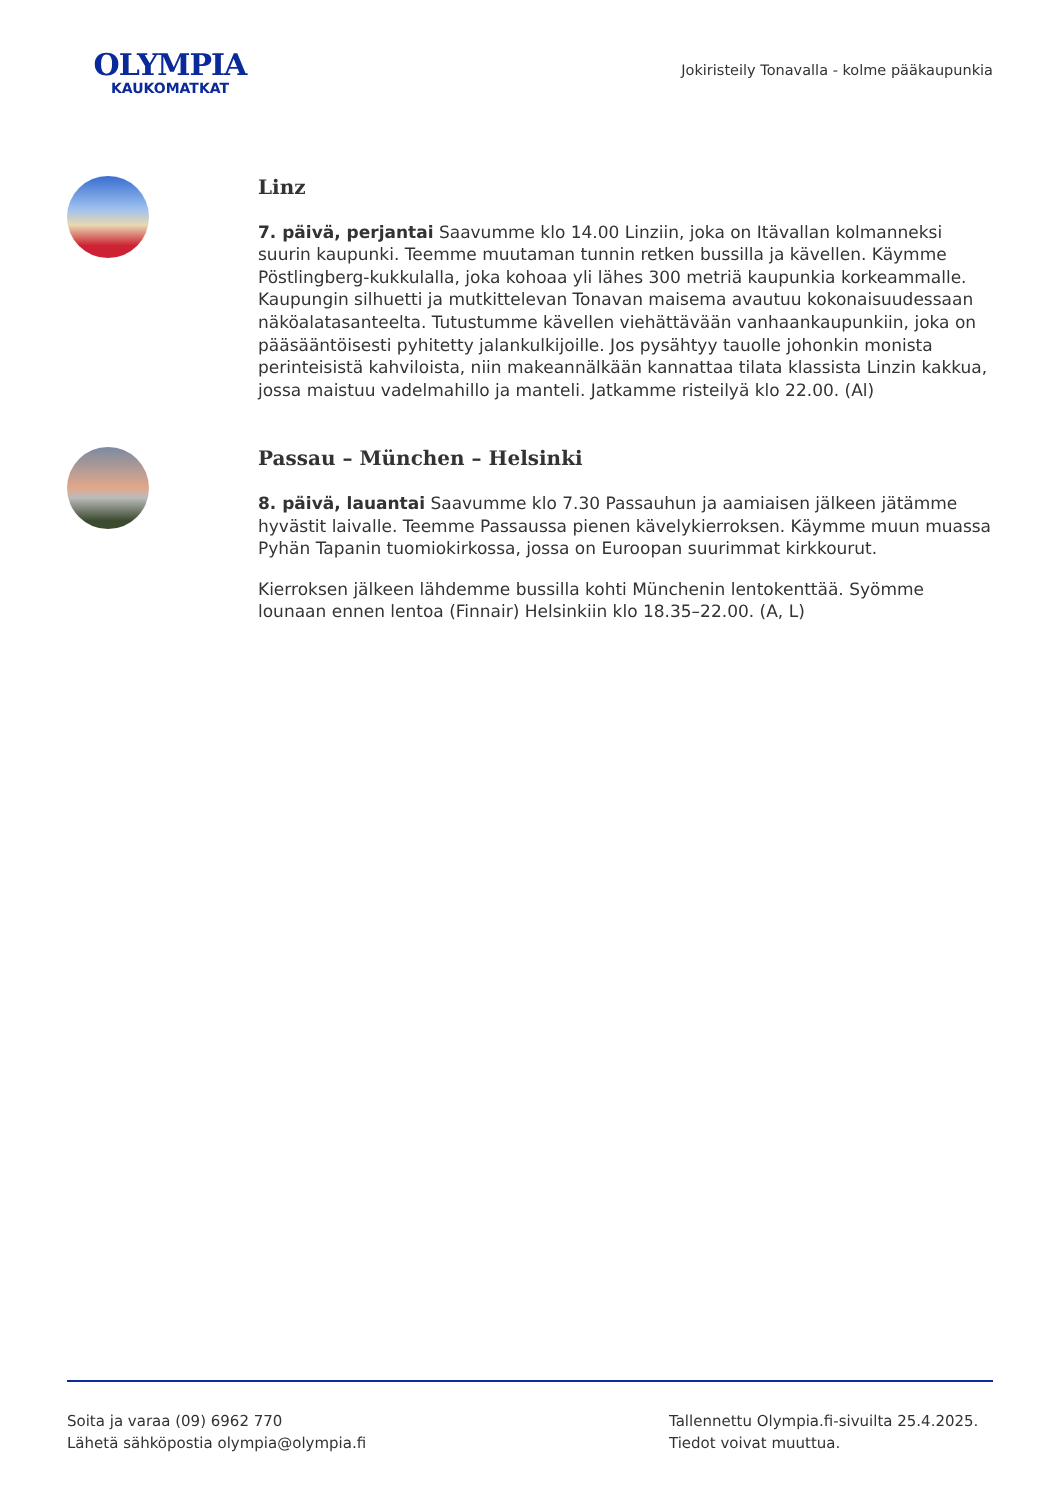OLYMPIA
KAUKOMATKAT
Jokiristeily Tonavalla - kolme pääkaupunkia
Linz
7. päivä, perjantai Saavumme klo 14.00 Linziin, joka on Itävallan kolmanneksi suurin kaupunki. Teemme muutaman tunnin retken bussilla ja kävellen. Käymme Pöstlingberg-kukkulalla, joka kohoaa yli lähes 300 metriä kaupunkia korkeammalle. Kaupungin silhuetti ja mutkittelevan Tonavan maisema avautuu kokonaisuudessaan näköalatasanteelta. Tutustumme kävellen viehättävään vanhaankaupunkiin, joka on pääsääntöisesti pyhitetty jalankulkijoille. Jos pysähtyy tauolle johonkin monista perinteisistä kahviloista, niin makeannälkään kannattaa tilata klassista Linzin kakkua, jossa maistuu vadelmahillo ja manteli. Jatkamme risteilyä klo 22.00. (Al)
Passau – München – Helsinki
8. päivä, lauantai Saavumme klo 7.30 Passauhun ja aamiaisen jälkeen jätämme hyvästit laivalle. Teemme Passaussa pienen kävelykierroksen. Käymme muun muassa Pyhän Tapanin tuomiokirkossa, jossa on Euroopan suurimmat kirkkourut.
Kierroksen jälkeen lähdemme bussilla kohti Münchenin lentokenttää. Syömme lounaan ennen lentoa (Finnair) Helsinkiin klo 18.35–22.00. (A, L)
Soita ja varaa (09) 6962 770
Lähetä sähköpostia olympia@olympia.fi
Tallennettu Olympia.fi-sivuilta 25.4.2025.
Tiedot voivat muuttua.